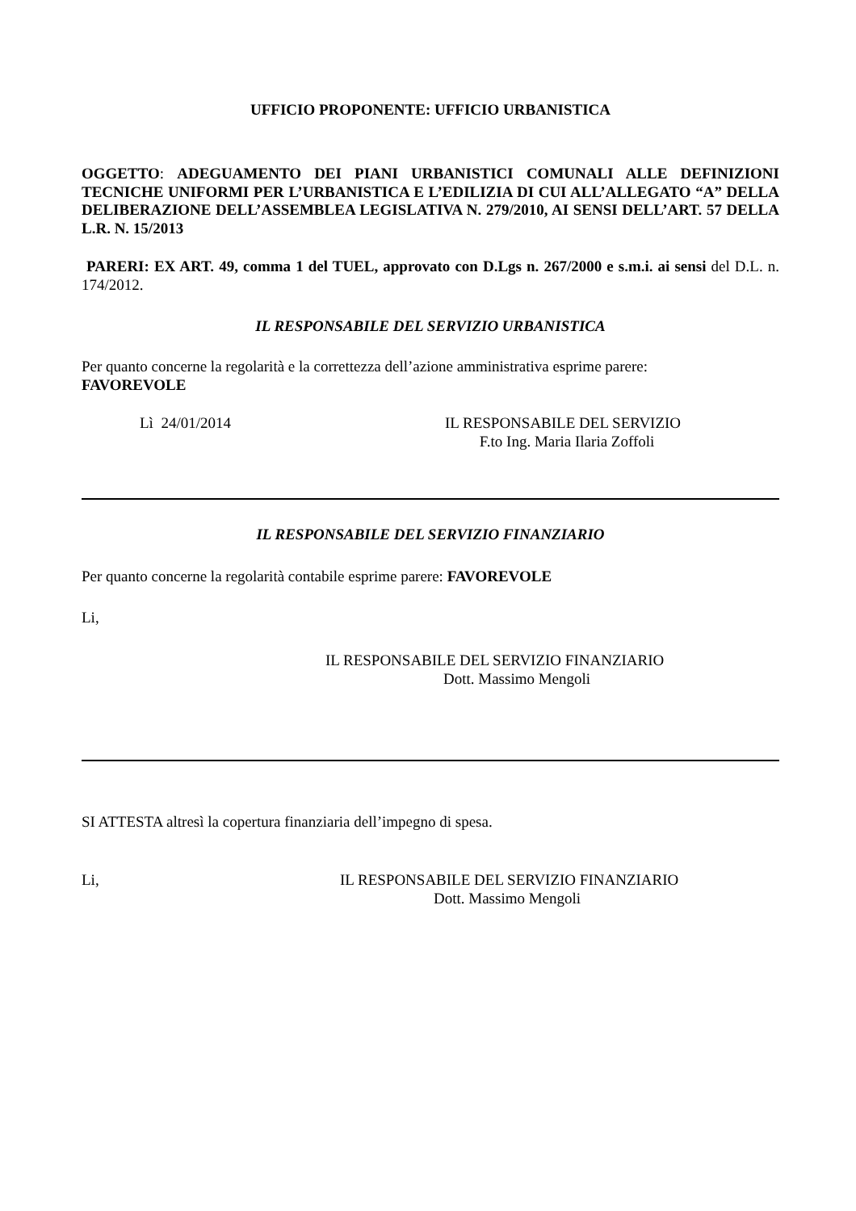UFFICIO PROPONENTE: UFFICIO URBANISTICA
OGGETTO: ADEGUAMENTO DEI PIANI URBANISTICI COMUNALI ALLE DEFINIZIONI TECNICHE UNIFORMI PER L’URBANISTICA E L’EDILIZIA DI CUI ALL’ALLEGATO “A” DELLA DELIBERAZIONE DELL’ASSEMBLEA LEGISLATIVA N. 279/2010, AI SENSI DELL’ART. 57 DELLA L.R. N. 15/2013
PARERI: EX ART. 49, comma 1 del TUEL, approvato con D.Lgs n. 267/2000 e s.m.i. ai sensi del D.L. n. 174/2012.
IL RESPONSABILE DEL SERVIZIO URBANISTICA
Per quanto concerne la regolarità e la correttezza dell’azione amministrativa esprime parere:
FAVOREVOLE
Lì 24/01/2014 IL RESPONSABILE DEL SERVIZIO
F.to Ing. Maria Ilaria Zoffoli
IL RESPONSABILE DEL SERVIZIO FINANZIARIO
Per quanto concerne la regolarità contabile esprime parere: FAVOREVOLE
Li,
IL RESPONSABILE DEL SERVIZIO FINANZIARIO
Dott. Massimo Mengoli
SI ATTESTA altresì la copertura finanziaria dell’impegno di spesa.
Li, IL RESPONSABILE DEL SERVIZIO FINANZIARIO
Dott. Massimo Mengoli